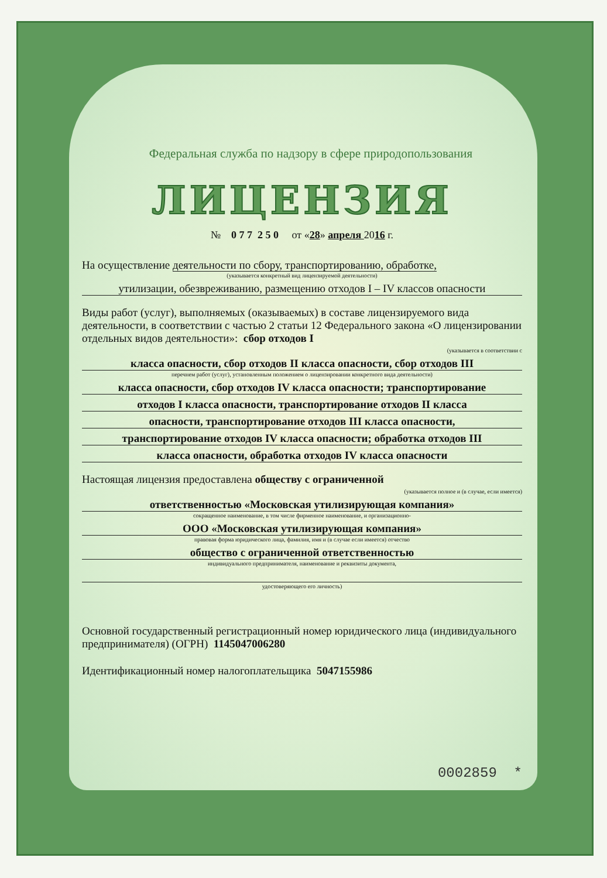Федеральная служба по надзору в сфере природопользования
ЛИЦЕНЗИЯ
№ 0 7 7 2 5 0 от «28» апреля 2016 г.
На осуществление деятельности по сбору, транспортированию, обработке,
(указывается конкретный вид лицензируемой деятельности)
утилизации, обезвреживанию, размещению отходов I – IV классов опасности
Виды работ (услуг), выполняемых (оказываемых) в составе лицензируемого вида деятельности, в соответствии с частью 2 статьи 12 Федерального закона «О лицензировании отдельных видов деятельности»: сбор отходов I
(указывается в соответствии с
класса опасности, сбор отходов II класса опасности, сбор отходов III
перечнем работ (услуг), установленным положением о лицензировании конкретного вида деятельности)
класса опасности, сбор отходов IV класса опасности; транспортирование
отходов I класса опасности, транспортирование отходов II класса
опасности, транспортирование отходов III класса опасности,
транспортирование отходов IV класса опасности; обработка отходов III
класса опасности, обработка отходов IV класса опасности
Настоящая лицензия предоставлена обществу с ограниченной
(указывается полное и (в случае, если имеется)
ответственностью «Московская утилизирующая компания»
сокращенное наименование, в том числе фирменное наименование, и организационно-
ООО «Московская утилизирующая компания»
правовая форма юридического лица, фамилия, имя и (в случае если имеется) отчество
общество с ограниченной ответственностью
индивидуального предпринимателя, наименование и реквизиты документа,
удостоверяющего его личность)
Основной государственный регистрационный номер юридического лица (индивидуального предпринимателя) (ОГРН) 1145047006280
Идентификационный номер налогоплательщика 5047155986
0002859 *